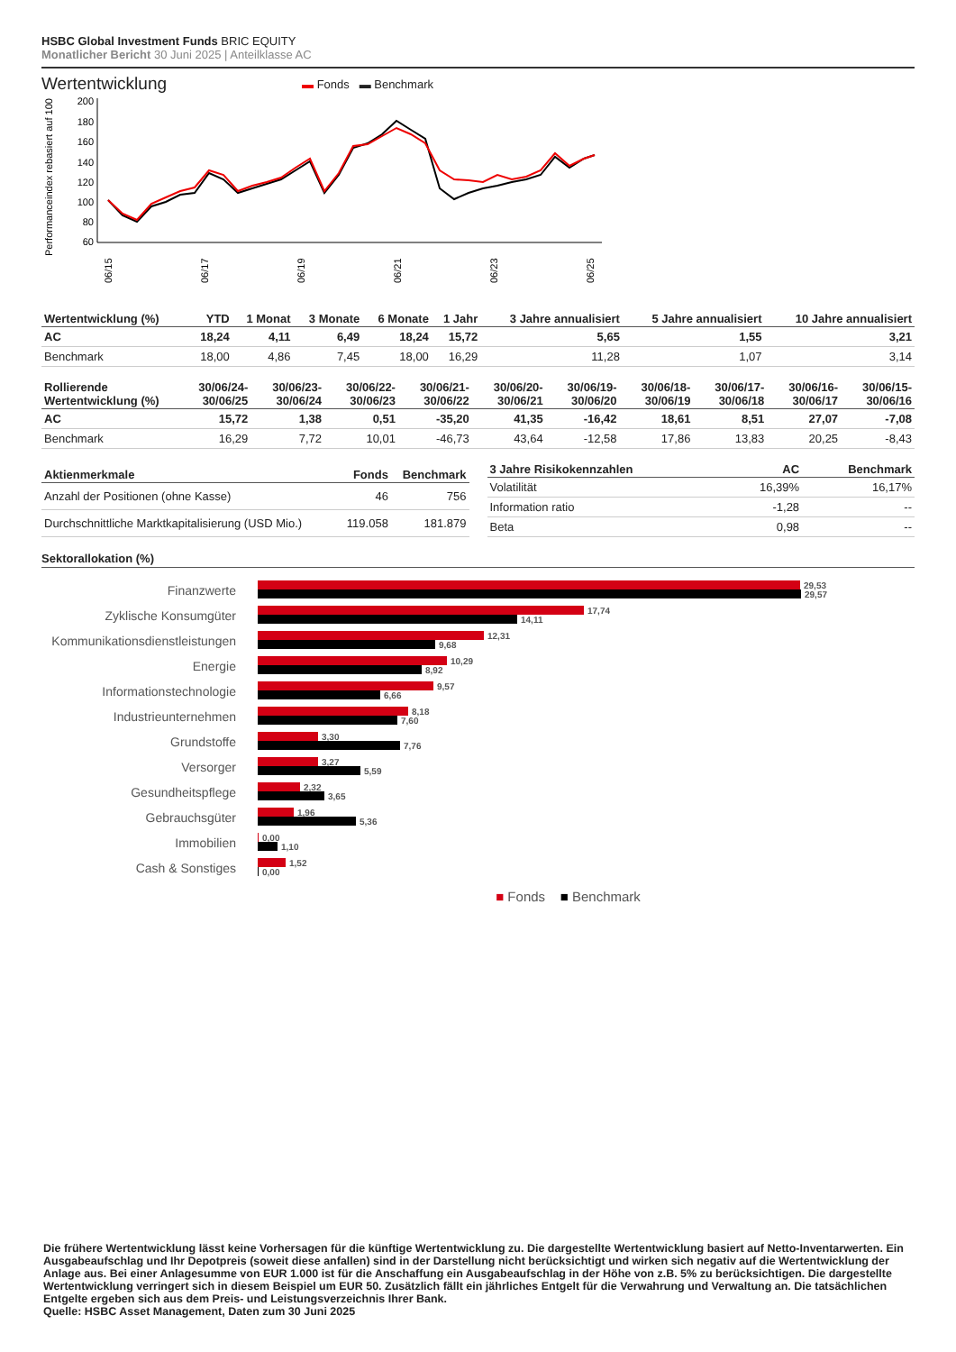HSBC Global Investment Funds BRIC EQUITY
Monatlicher Bericht 30 Juni 2025 | Anteilklasse AC
Wertentwicklung
▬ Fonds ▬ Benchmark
Performanceindex rebasiert auf 100
200
180
160
140
120
100
80
60
06/15
06/17
06/19
06/21
06/23
06/25
| Wertentwicklung (%) | YTD | 1 Monat | 3 Monate | 6 Monate | 1 Jahr | 3 Jahre annualisiert | 5 Jahre annualisiert | 10 Jahre annualisiert |
| --- | --- | --- | --- | --- | --- | --- | --- | --- |
| AC | 18,24 | 4,11 | 6,49 | 18,24 | 15,72 | 5,65 | 1,55 | 3,21 |
| Benchmark | 18,00 | 4,86 | 7,45 | 18,00 | 16,29 | 11,28 | 1,07 | 3,14 |
| Rollierende Wertentwicklung (%) | 30/06/24-30/06/25 | 30/06/23-30/06/24 | 30/06/22-30/06/23 | 30/06/21-30/06/22 | 30/06/20-30/06/21 | 30/06/19-30/06/20 | 30/06/18-30/06/19 | 30/06/17-30/06/18 | 30/06/16-30/06/17 | 30/06/15-30/06/16 |
| --- | --- | --- | --- | --- | --- | --- | --- | --- | --- | --- |
| AC | 15,72 | 1,38 | 0,51 | -35,20 | 41,35 | -16,42 | 18,61 | 8,51 | 27,07 | -7,08 |
| Benchmark | 16,29 | 7,72 | 10,01 | -46,73 | 43,64 | -12,58 | 17,86 | 13,83 | 20,25 | -8,43 |
| Aktienmerkmale | Fonds | Benchmark |
| --- | --- | --- |
| Anzahl der Positionen (ohne Kasse) | 46 | 756 |
| Durchschnittliche Marktkapitalisierung (USD Mio.) | 119.058 | 181.879 |
| 3 Jahre Risikokennzahlen | AC | Benchmark |
| --- | --- | --- |
| Volatilität | 16,39% | 16,17% |
| Information ratio | -1,28 | -- |
| Beta | 0,98 | -- |
Sektorallokation (%)
Finanzwerte
29,53
29,57
Zyklische Konsumgüter
17,74
14,11
Kommunikationsdienstleistungen
12,31
9,68
Energie
10,29
8,92
Informationstechnologie
9,57
6,66
Industrieunternehmen
8,18
7,60
Grundstoffe
3,30
7,76
Versorger
3,27
5,59
Gesundheitspflege
2,32
3,65
Gebrauchsgüter
1,96
5,36
Immobilien
0,00
1,10
Cash & Sonstiges
1,52
0,00
■ Fonds ■ Benchmark
Die frühere Wertentwicklung lässt keine Vorhersagen für die künftige Wertentwicklung zu. Die dargestellte Wertentwicklung basiert auf Netto-Inventarwerten. Ein Ausgabeaufschlag und Ihr Depotpreis (soweit diese anfallen) sind in der Darstellung nicht berücksichtigt und wirken sich negativ auf die Wertentwicklung der Anlage aus. Bei einer Anlagesumme von EUR 1.000 ist für die Anschaffung ein Ausgabeaufschlag in der Höhe von z.B. 5% zu berücksichtigen. Die dargestellte Wertentwicklung verringert sich in diesem Beispiel um EUR 50. Zusätzlich fällt ein jährliches Entgelt für die Verwahrung und Verwaltung an. Die tatsächlichen Entgelte ergeben sich aus dem Preis- und Leistungsverzeichnis Ihrer Bank.
Quelle: HSBC Asset Management, Daten zum 30 Juni 2025